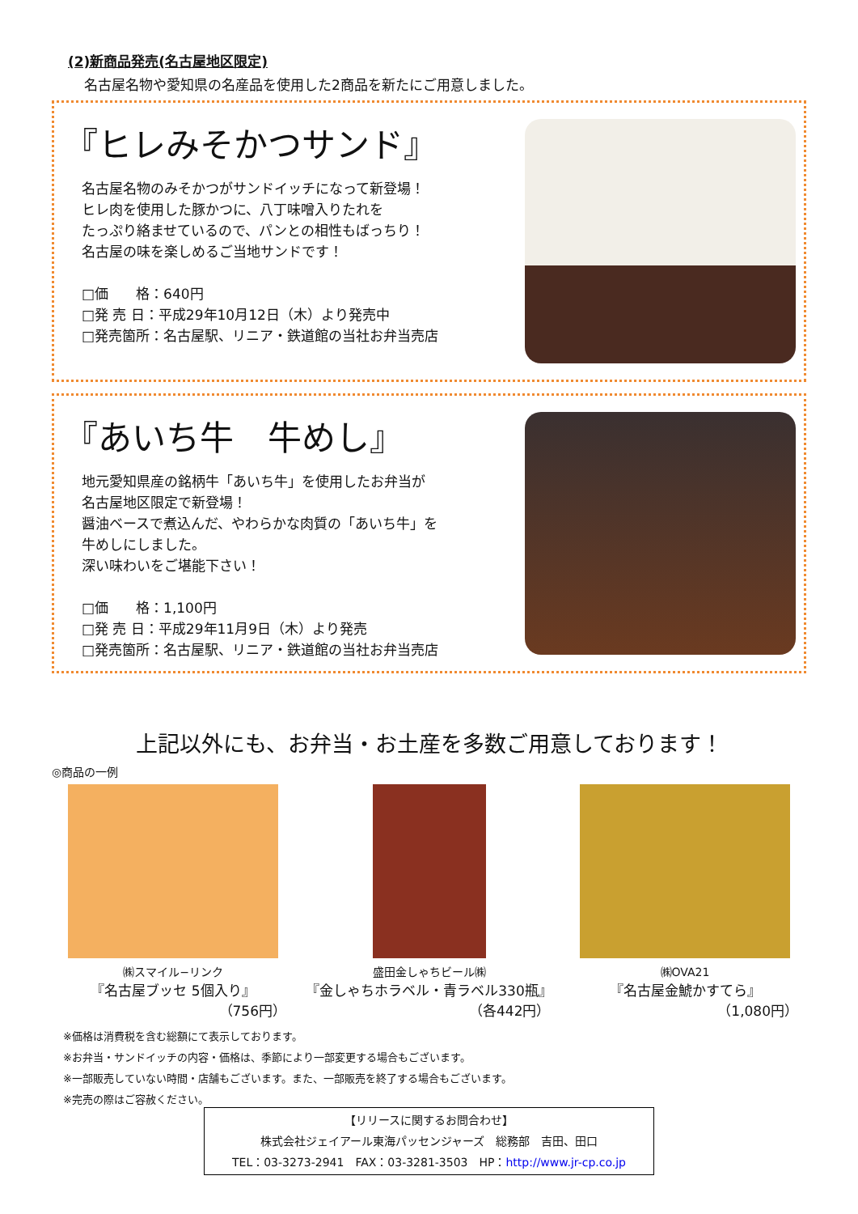(2)新商品発売(名古屋地区限定)
名古屋名物や愛知県の名産品を使用した2商品を新たにご用意しました。
『ヒレみそかつサンド』
名古屋名物のみそかつがサンドイッチになって新登場！
ヒレ肉を使用した豚かつに、八丁味噌入りたれを
たっぷり絡ませているので、パンとの相性もばっちり！
名古屋の味を楽しめるご当地サンドです！
□価　　格：640円
□発 売 日：平成29年10月12日（木）より発売中
□発売箇所：名古屋駅、リニア・鉄道館の当社お弁当売店
『あいち牛　牛めし』
地元愛知県産の銘柄牛「あいち牛」を使用したお弁当が
名古屋地区限定で新登場！
醤油ベースで煮込んだ、やわらかな肉質の「あいち牛」を
牛めしにしました。
深い味わいをご堪能下さい！
□価　　格：1,100円
□発 売 日：平成29年11月9日（木）より発売
□発売箇所：名古屋駅、リニア・鉄道館の当社お弁当売店
上記以外にも、お弁当・お土産を多数ご用意しております！
◎商品の一例
㈱スマイル−リンク
『名古屋ブッセ 5個入り』
（756円）
盛田金しゃちビール㈱
『金しゃちホラベル・青ラベル330瓶』
（各442円）
㈱OVA21
『名古屋金鯱かすてら』
（1,080円）
※価格は消費税を含む総額にて表示しております。
※お弁当・サンドイッチの内容・価格は、季節により一部変更する場合もございます。
※一部販売していない時間・店舗もございます。また、一部販売を終了する場合もございます。
※完売の際はご容赦ください。
【リリースに関するお問合わせ】
株式会社ジェイアール東海パッセンジャーズ　総務部　吉田、田口
TEL：03-3273-2941　FAX：03-3281-3503　HP：http://www.jr-cp.co.jp